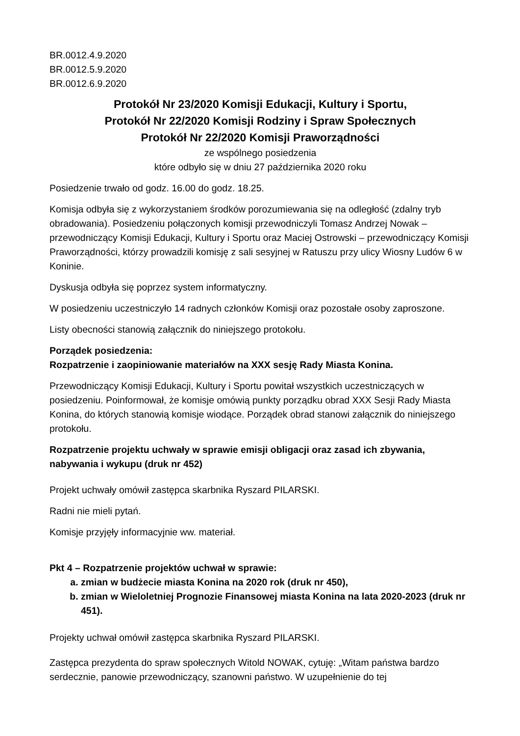BR.0012.4.9.2020
BR.0012.5.9.2020
BR.0012.6.9.2020
Protokół Nr 23/2020 Komisji Edukacji, Kultury i Sportu,
Protokół Nr 22/2020 Komisji Rodziny i Spraw Społecznych
Protokół Nr 22/2020 Komisji Praworządności
ze wspólnego posiedzenia
które odbyło się w dniu 27 października 2020 roku
Posiedzenie trwało od godz. 16.00 do godz. 18.25.
Komisja odbyła się z wykorzystaniem środków porozumiewania się na odległość (zdalny tryb obradowania). Posiedzeniu połączonych komisji przewodniczyli Tomasz Andrzej Nowak – przewodniczący Komisji Edukacji, Kultury i Sportu oraz Maciej Ostrowski – przewodniczący Komisji Praworządności, którzy prowadzili komisję z sali sesyjnej w Ratuszu przy ulicy Wiosny Ludów 6 w Koninie.
Dyskusja odbyła się poprzez system informatyczny.
W posiedzeniu uczestniczyło 14 radnych członków Komisji oraz pozostałe osoby zaproszone.
Listy obecności stanowią załącznik do niniejszego protokołu.
Porządek posiedzenia:
Rozpatrzenie i zaopiniowanie materiałów na XXX sesję Rady Miasta Konina.
Przewodniczący Komisji Edukacji, Kultury i Sportu powitał wszystkich uczestniczących w posiedzeniu. Poinformował, że komisje omówią punkty porządku obrad XXX Sesji Rady Miasta Konina, do których stanowią komisje wiodące. Porządek obrad stanowi załącznik do niniejszego protokołu.
Rozpatrzenie projektu uchwały w sprawie emisji obligacji oraz zasad ich zbywania, nabywania i wykupu (druk nr 452)
Projekt uchwały omówił zastępca skarbnika Ryszard PILARSKI.
Radni nie mieli pytań.
Komisje przyjęły informacyjnie ww. materiał.
Pkt 4 – Rozpatrzenie projektów uchwał w sprawie:
a. zmian w budżecie miasta Konina na 2020 rok (druk nr 450),
b. zmian w Wieloletniej Prognozie Finansowej miasta Konina na lata 2020-2023 (druk nr 451).
Projekty uchwał omówił zastępca skarbnika Ryszard PILARSKI.
Zastępca prezydenta do spraw społecznych Witold NOWAK, cytuję: „Witam państwa bardzo serdecznie, panowie przewodniczący, szanowni państwo. W uzupełnienie do tej